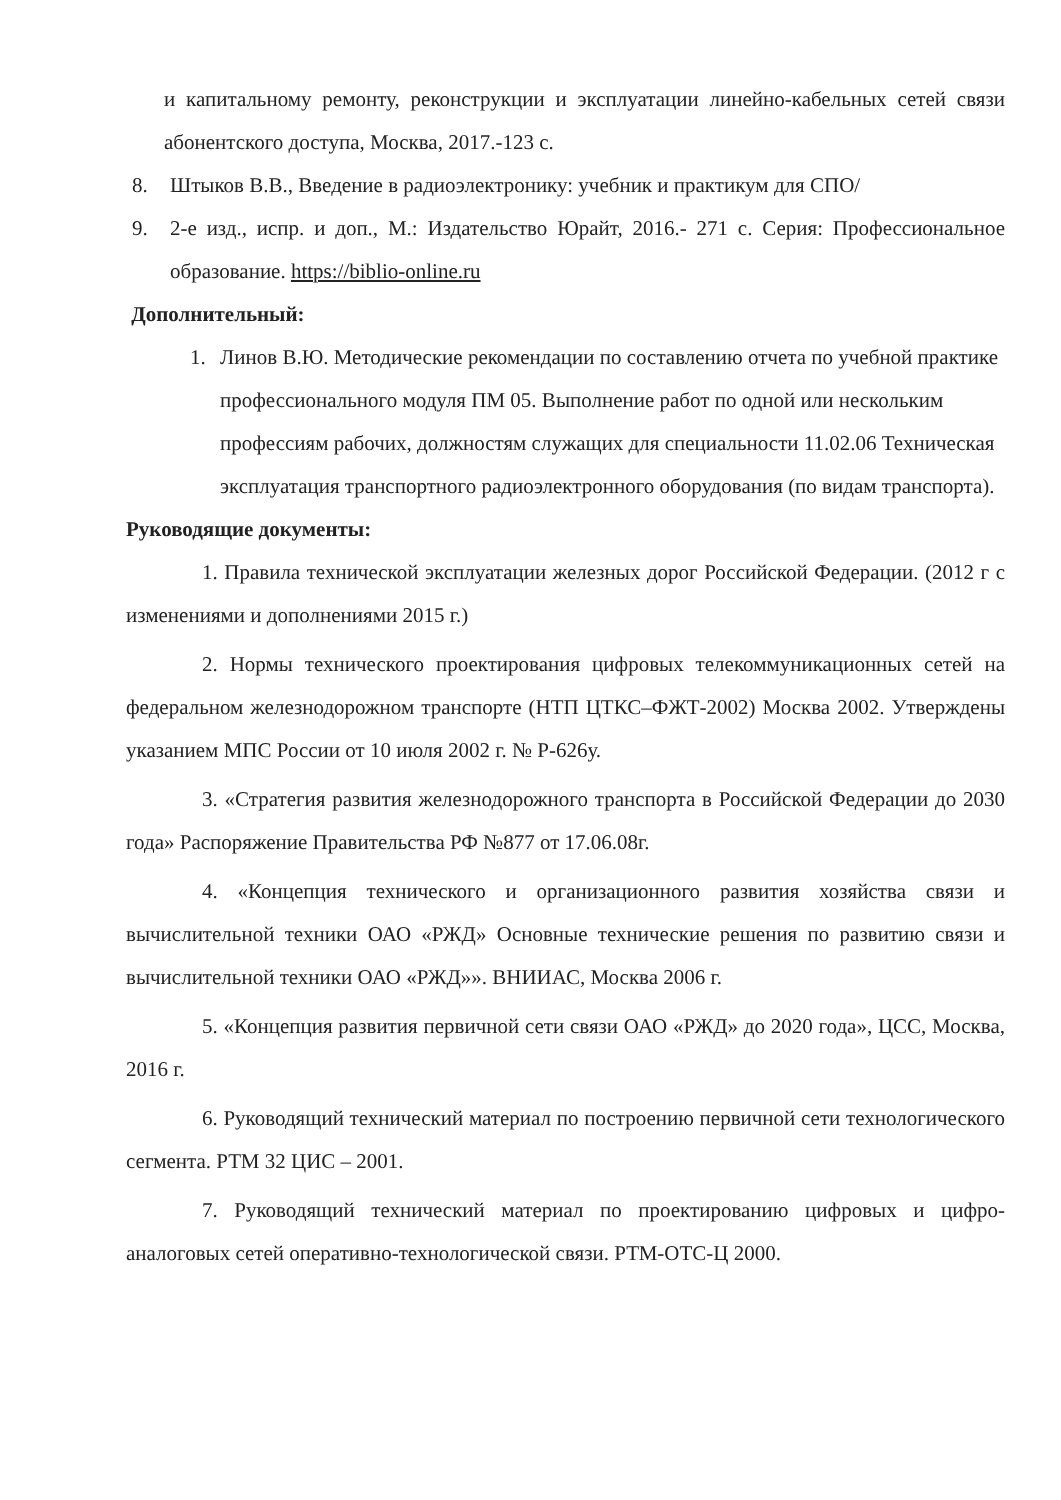и капитальному ремонту, реконструкции и эксплуатации линейно-кабельных сетей связи абонентского доступа, Москва, 2017.-123 с.
8. Штыков В.В., Введение в радиоэлектронику: учебник и практикум для СПО/
9. 2-е изд., испр. и доп., М.: Издательство Юрайт, 2016.- 271 с. Серия: Профессиональное образование. https://biblio-online.ru
Дополнительный:
1. Линов В.Ю. Методические рекомендации по составлению отчета по учебной практике профессионального модуля ПМ 05. Выполнение работ по одной или нескольким профессиям рабочих, должностям служащих для специальности 11.02.06 Техническая эксплуатация транспортного радиоэлектронного оборудования (по видам транспорта).
Руководящие документы:
1. Правила технической эксплуатации железных дорог Российской Федерации. (2012 г с изменениями и дополнениями 2015 г.)
2. Нормы технического проектирования цифровых телекоммуникационных сетей на федеральном железнодорожном транспорте (НТП ЦТКС–ФЖТ-2002) Москва 2002. Утверждены указанием МПС России от 10 июля 2002 г. № Р-626у.
3. «Стратегия развития железнодорожного транспорта в Российской Федерации до 2030 года» Распоряжение Правительства РФ №877 от 17.06.08г.
4. «Концепция технического и организационного развития хозяйства связи и вычислительной техники ОАО «РЖД» Основные технические решения по развитию связи и вычислительной техники ОАО «РЖД»». ВНИИАС, Москва 2006 г.
5. «Концепция развития первичной сети связи ОАО «РЖД» до 2020 года», ЦСС, Москва, 2016 г.
6. Руководящий технический материал по построению первичной сети технологического сегмента. РТМ 32 ЦИС – 2001.
7. Руководящий технический материал по проектированию цифровых и цифро-аналоговых сетей оперативно-технологической связи. РТМ-ОТС-Ц 2000.